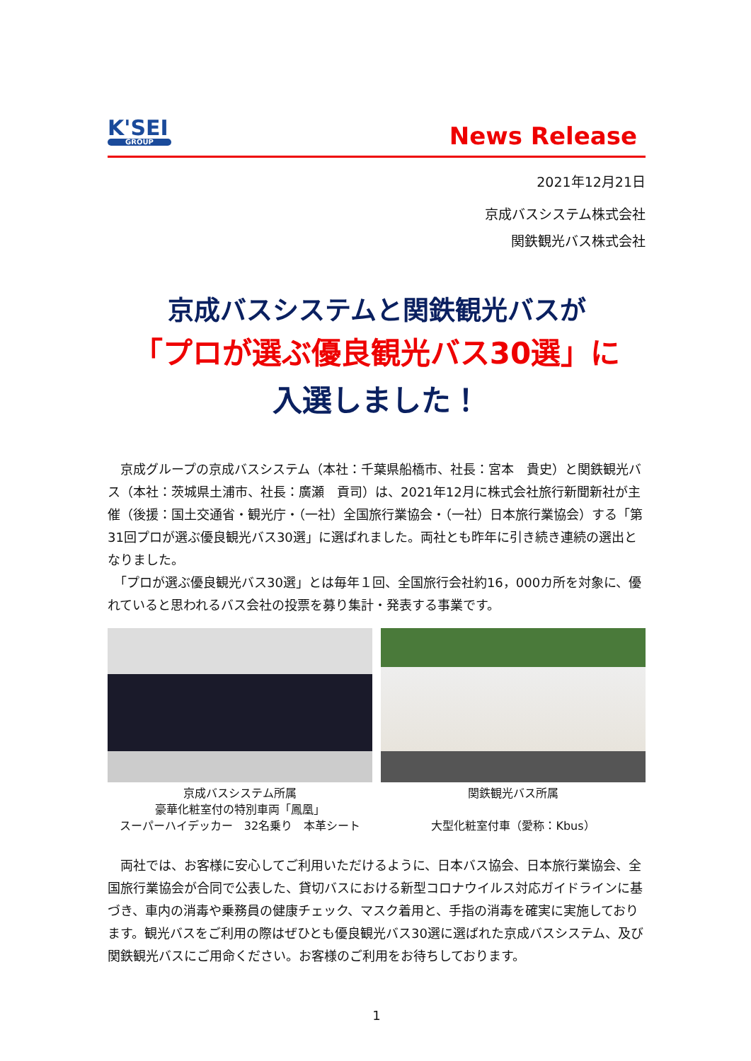K'SEI
GROUP
News Release
2021年12月21日
京成バスシステム株式会社
関鉄観光バス株式会社
京成バスシステムと関鉄観光バスが
「プロが選ぶ優良観光バス30選」に
入選しました！
　京成グループの京成バスシステム（本社：千葉県船橋市、社長：宮本　貴史）と関鉄観光バス（本社：茨城県土浦市、社長：廣瀬　貢司）は、2021年12月に株式会社旅行新聞新社が主催（後援：国土交通省・観光庁・（一社）全国旅行業協会・（一社）日本旅行業協会）する「第31回プロが選ぶ優良観光バス30選」に選ばれました。両社とも昨年に引き続き連続の選出となりました。
　「プロが選ぶ優良観光バス30選」とは毎年１回、全国旅行会社約16，000カ所を対象に、優れていると思われるバス会社の投票を募り集計・発表する事業です。
京成バスシステム所属
豪華化粧室付の特別車両「鳳凰」
スーパーハイデッカー　32名乗り　本革シート
関鉄観光バス所属
大型化粧室付車（愛称：Kbus）
　両社では、お客様に安心してご利用いただけるように、日本バス協会、日本旅行業協会、全国旅行業協会が合同で公表した、貸切バスにおける新型コロナウイルス対応ガイドラインに基づき、車内の消毒や乗務員の健康チェック、マスク着用と、手指の消毒を確実に実施しております。観光バスをご利用の際はぜひとも優良観光バス30選に選ばれた京成バスシステム、及び関鉄観光バスにご用命ください。お客様のご利用をお待ちしております。
1